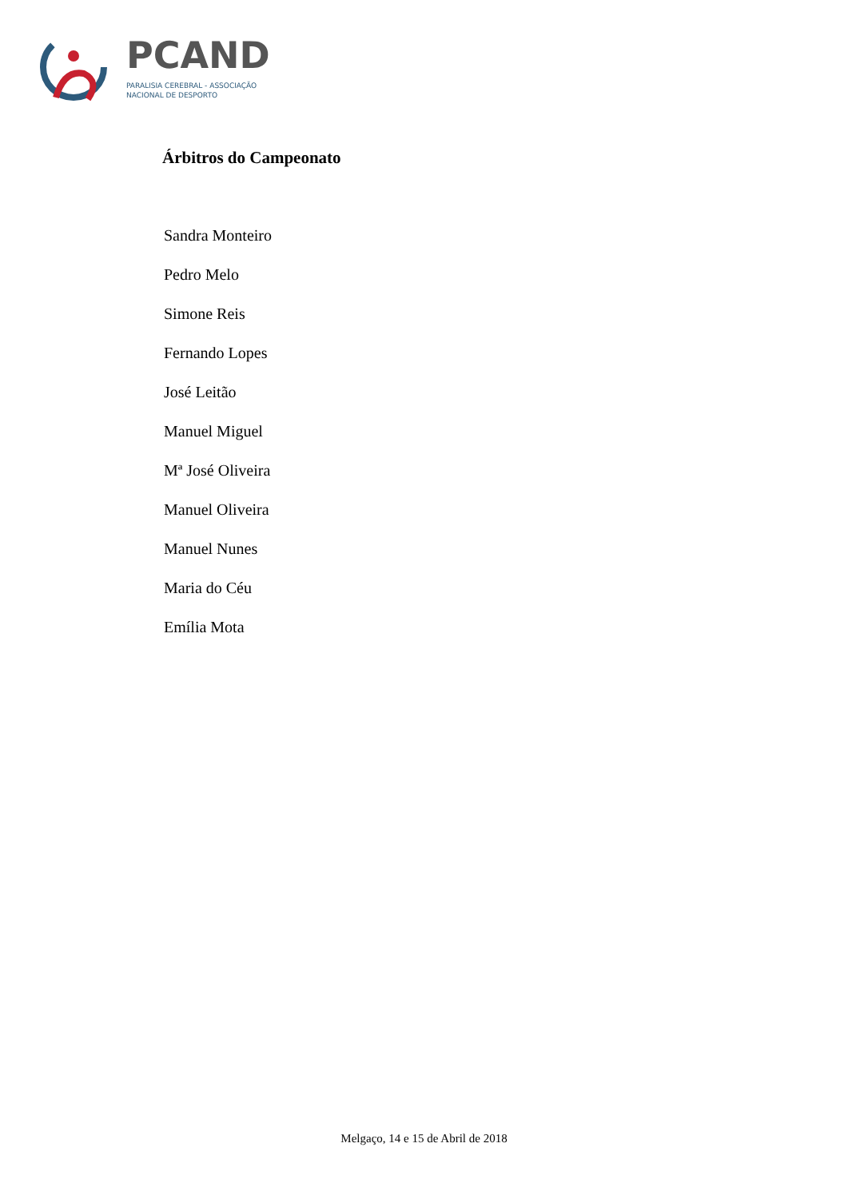PCAND
PARALISIA CEREBRAL - ASSOCIAÇÃO
NACIONAL DE DESPORTO
Árbitros do Campeonato
Sandra Monteiro
Pedro Melo
Simone Reis
Fernando Lopes
José Leitão
Manuel Miguel
Mª José Oliveira
Manuel Oliveira
Manuel Nunes
Maria do Céu
Emília Mota
Melgaço, 14 e 15 de Abril de 2018